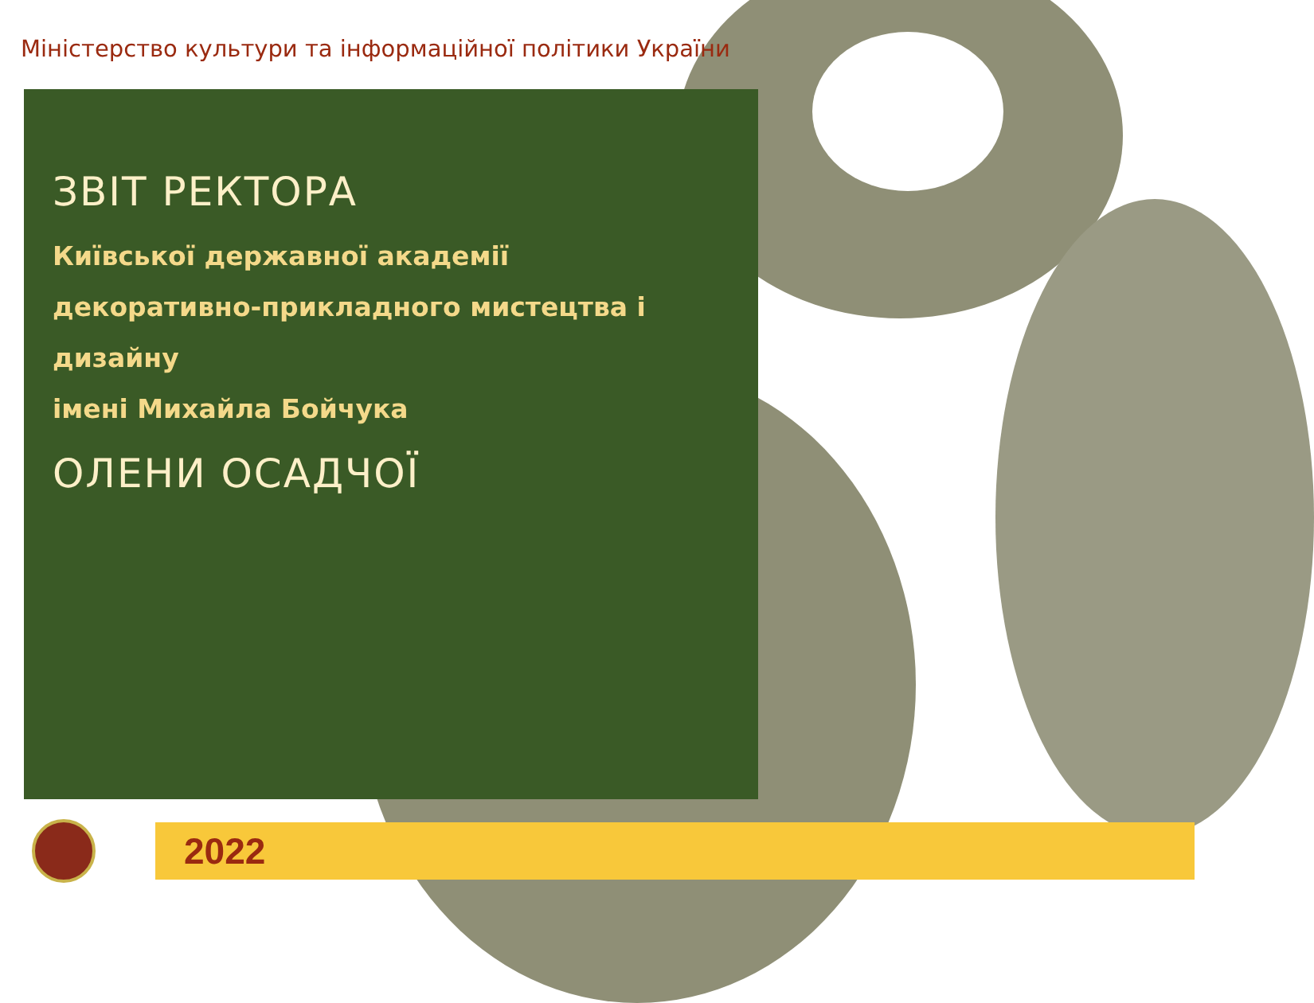Міністерство культури та інформаційної політики України
ЗВІТ РЕКТОРА
Київської державної академії
декоративно-прикладного мистецтва і дизайну
імені Михайла Бойчука
ОЛЕНИ ОСАДЧОЇ
2022